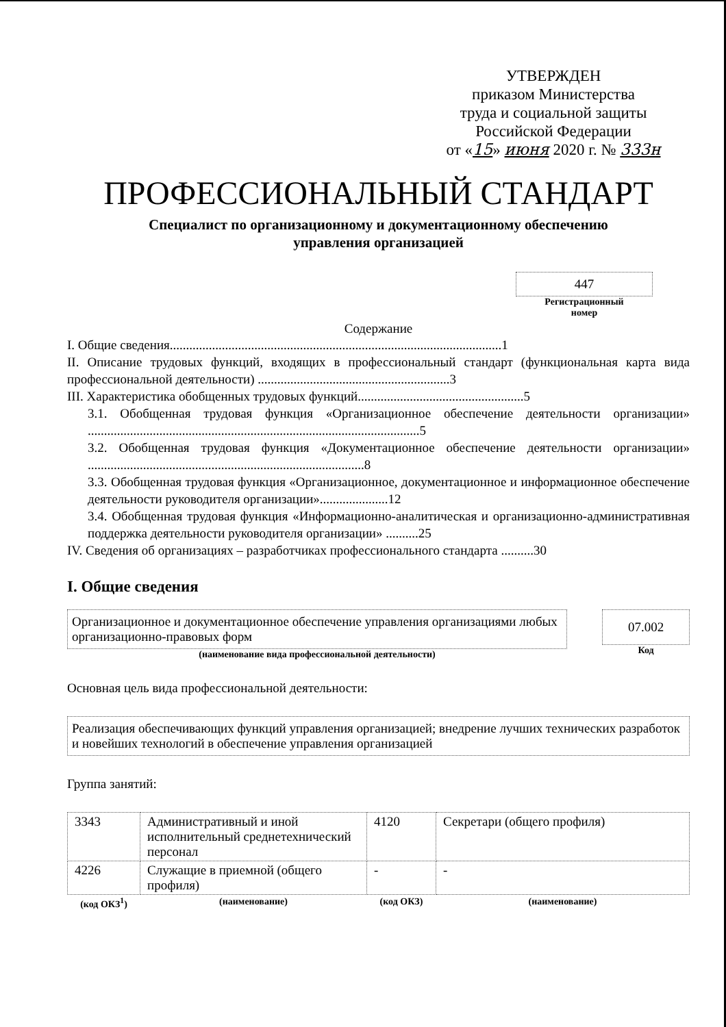УТВЕРЖДЕН
приказом Министерства
труда и социальной защиты
Российской Федерации
от «15» июня 2020 г. № 333н
ПРОФЕССИОНАЛЬНЫЙ СТАНДАРТ
Специалист по организационному и документационному обеспечению
управления организацией
447
Регистрационный
номер
Содержание
I. Общие сведения......................................................................................................1
II. Описание трудовых функций, входящих в профессиональный стандарт (функциональная карта вида профессиональной деятельности) ...........................................................3
III. Характеристика обобщенных трудовых функций...................................................5
3.1. Обобщенная трудовая функция «Организационное обеспечение деятельности организации» ......................................................................................................5
3.2. Обобщенная трудовая функция «Документационное обеспечение деятельности организации» .....................................................................................8
3.3. Обобщенная трудовая функция «Организационное, документационное и информационное обеспечение деятельности руководителя организации».....................12
3.4. Обобщенная трудовая функция «Информационно-аналитическая и организационно-административная поддержка деятельности руководителя организации» ..........25
IV. Сведения об организациях – разработчиках профессионального стандарта ..........30
I. Общие сведения
Организационное и документационное обеспечение управления организациями любых организационно-правовых форм
(наименование вида профессиональной деятельности)
07.002
Код
Основная цель вида профессиональной деятельности:
Реализация обеспечивающих функций управления организацией; внедрение лучших технических разработок и новейших технологий в обеспечение управления организацией
Группа занятий:
| 3343 | Административный и иной исполнительный среднетехнический персонал | 4120 | Секретари (общего профиля) |
| 4226 | Служащие в приемной (общего профиля) | - | - |
| (код ОКЗ<sup>1</sup>) | (наименование) | (код ОКЗ) | (наименование) |